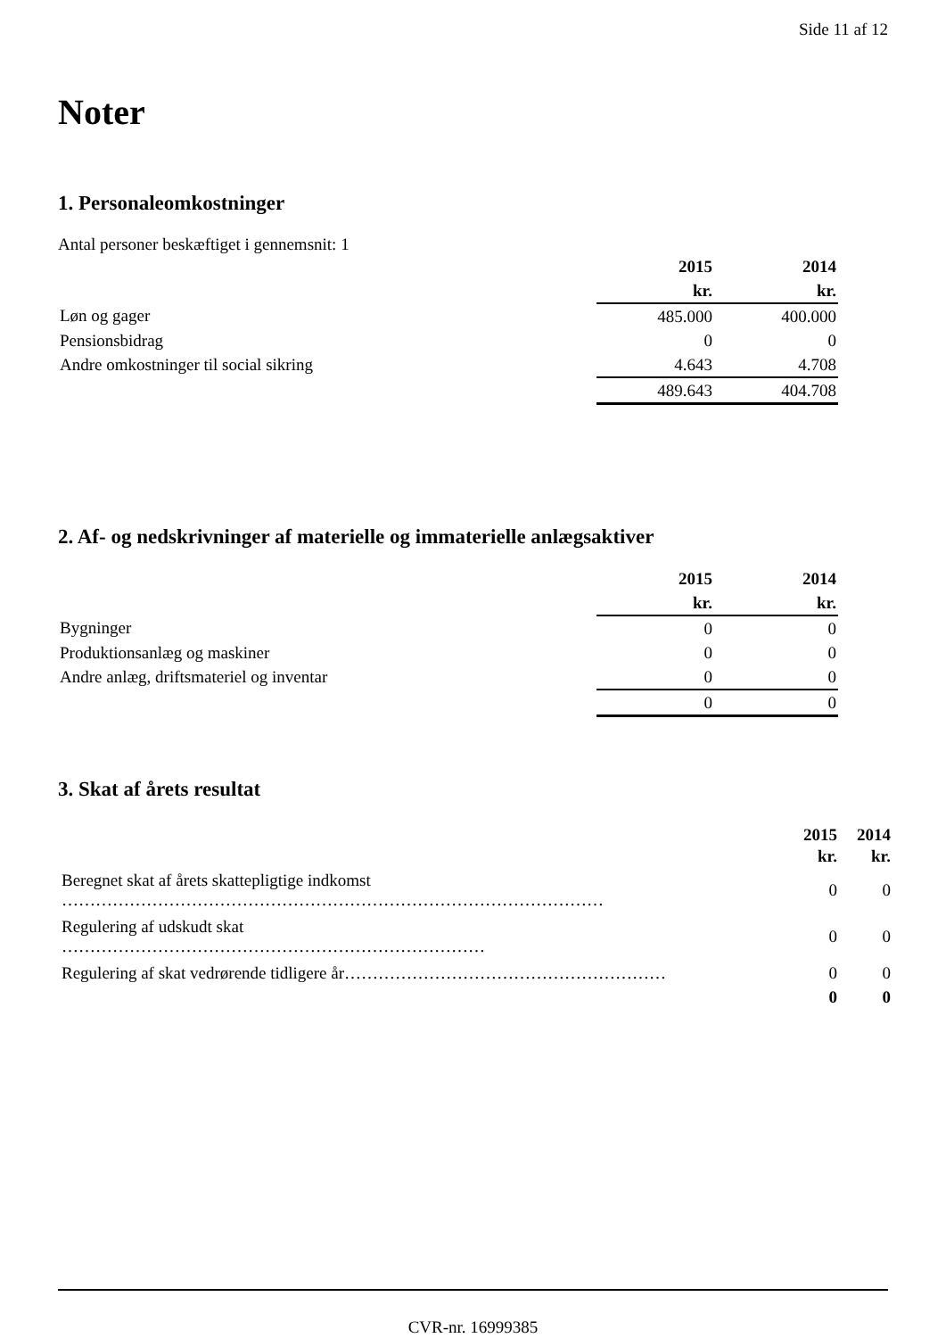Side 11 af 12
Noter
1. Personaleomkostninger
Antal personer beskæftiget i gennemsnit: 1
| | 2015 | | 2014 |
| | kr. | | kr. |
| Løn og gager | 485.000 | | 400.000 |
| Pensionsbidrag | 0 | | 0 |
| Andre omkostninger til social sikring | 4.643 | | 4.708 |
| | 489.643 | | 404.708 |
2. Af- og nedskrivninger af materielle og immaterielle anlægsaktiver
| | 2015 | | 2014 |
| | kr. | | kr. |
| Bygninger | 0 | | 0 |
| Produktionsanlæg og maskiner | 0 | | 0 |
| Andre anlæg, driftsmateriel og inventar | 0 | | 0 |
| | 0 | | 0 |
3. Skat af årets resultat
| | 2015 | 2014 |
| | kr. | kr. |
| Beregnet skat af årets skattepligtige indkomst …………………………………………………………………………………… | 0 | 0 |
| Regulering af udskudt skat ………………………………………………………………… | 0 | 0 |
| Regulering af skat vedrørende tidligere år………………………………………………… | 0 | 0 |
| | 0 | 0 |
CVR-nr. 16999385